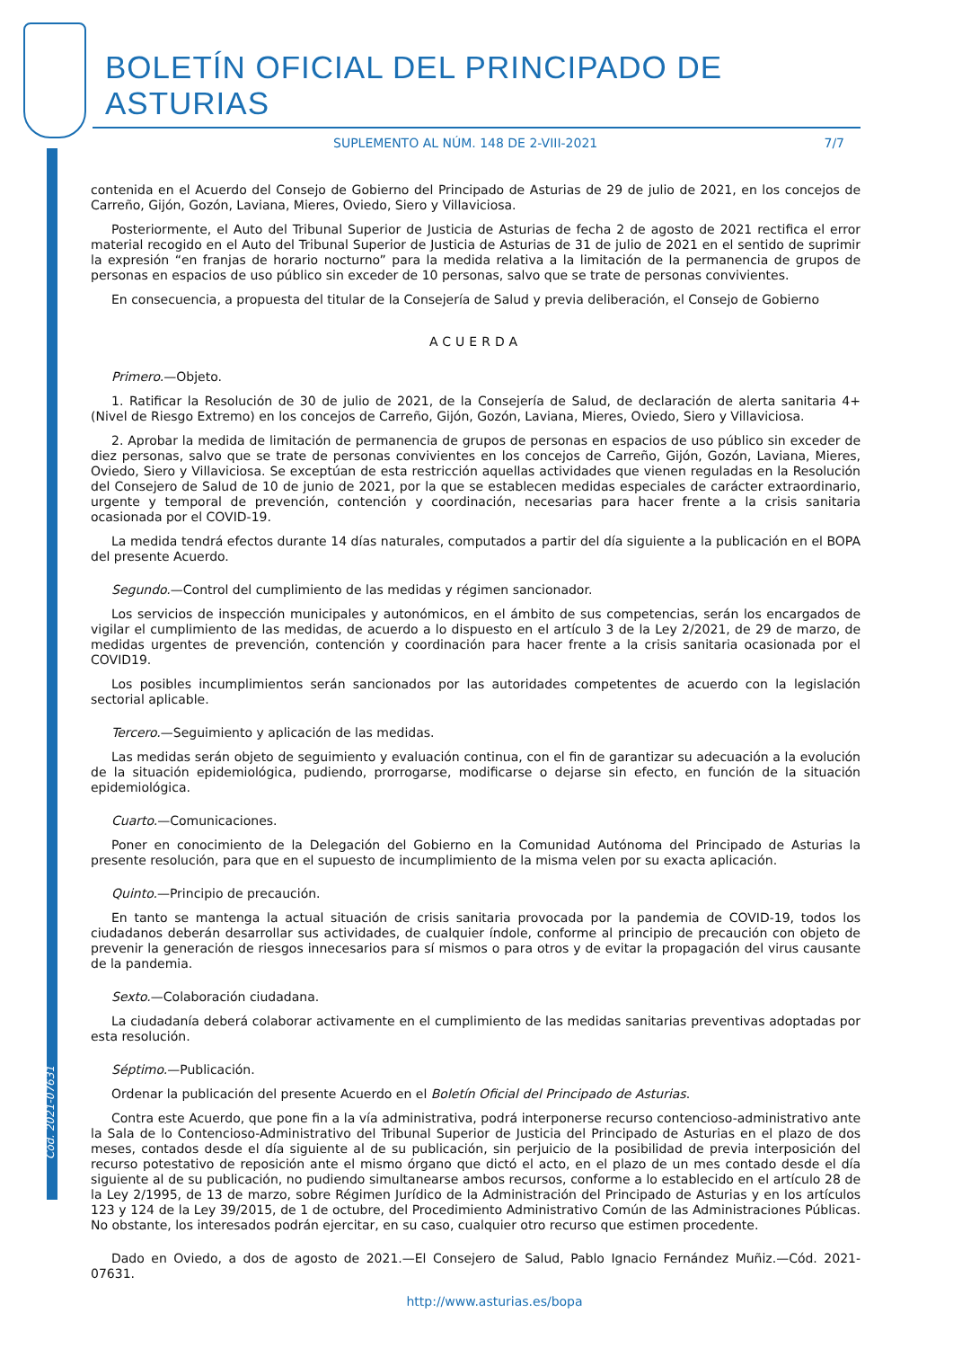BOLETÍN OFICIAL DEL PRINCIPADO DE ASTURIAS
SUPLEMENTO AL NÚM. 148 DE 2-VIII-2021 7/7
contenida en el Acuerdo del Consejo de Gobierno del Principado de Asturias de 29 de julio de 2021, en los concejos de Carreño, Gijón, Gozón, Laviana, Mieres, Oviedo, Siero y Villaviciosa.
Posteriormente, el Auto del Tribunal Superior de Justicia de Asturias de fecha 2 de agosto de 2021 rectifica el error material recogido en el Auto del Tribunal Superior de Justicia de Asturias de 31 de julio de 2021 en el sentido de suprimir la expresión “en franjas de horario nocturno” para la medida relativa a la limitación de la permanencia de grupos de personas en espacios de uso público sin exceder de 10 personas, salvo que se trate de personas convivientes.
En consecuencia, a propuesta del titular de la Consejería de Salud y previa deliberación, el Consejo de Gobierno
ACUERDA
Primero.—Objeto.
1. Ratificar la Resolución de 30 de julio de 2021, de la Consejería de Salud, de declaración de alerta sanitaria 4+ (Nivel de Riesgo Extremo) en los concejos de Carreño, Gijón, Gozón, Laviana, Mieres, Oviedo, Siero y Villaviciosa.
2. Aprobar la medida de limitación de permanencia de grupos de personas en espacios de uso público sin exceder de diez personas, salvo que se trate de personas convivientes en los concejos de Carreño, Gijón, Gozón, Laviana, Mieres, Oviedo, Siero y Villaviciosa. Se exceptúan de esta restricción aquellas actividades que vienen reguladas en la Resolución del Consejero de Salud de 10 de junio de 2021, por la que se establecen medidas especiales de carácter extraordinario, urgente y temporal de prevención, contención y coordinación, necesarias para hacer frente a la crisis sanitaria ocasionada por el COVID-19.
La medida tendrá efectos durante 14 días naturales, computados a partir del día siguiente a la publicación en el BOPA del presente Acuerdo.
Segundo.—Control del cumplimiento de las medidas y régimen sancionador.
Los servicios de inspección municipales y autonómicos, en el ámbito de sus competencias, serán los encargados de vigilar el cumplimiento de las medidas, de acuerdo a lo dispuesto en el artículo 3 de la Ley 2/2021, de 29 de marzo, de medidas urgentes de prevención, contención y coordinación para hacer frente a la crisis sanitaria ocasionada por el COVID19.
Los posibles incumplimientos serán sancionados por las autoridades competentes de acuerdo con la legislación sectorial aplicable.
Tercero.—Seguimiento y aplicación de las medidas.
Las medidas serán objeto de seguimiento y evaluación continua, con el fin de garantizar su adecuación a la evolución de la situación epidemiológica, pudiendo, prorrogarse, modificarse o dejarse sin efecto, en función de la situación epidemiológica.
Cuarto.—Comunicaciones.
Poner en conocimiento de la Delegación del Gobierno en la Comunidad Autónoma del Principado de Asturias la presente resolución, para que en el supuesto de incumplimiento de la misma velen por su exacta aplicación.
Quinto.—Principio de precaución.
En tanto se mantenga la actual situación de crisis sanitaria provocada por la pandemia de COVID-19, todos los ciudadanos deberán desarrollar sus actividades, de cualquier índole, conforme al principio de precaución con objeto de prevenir la generación de riesgos innecesarios para sí mismos o para otros y de evitar la propagación del virus causante de la pandemia.
Sexto.—Colaboración ciudadana.
La ciudadanía deberá colaborar activamente en el cumplimiento de las medidas sanitarias preventivas adoptadas por esta resolución.
Séptimo.—Publicación.
Ordenar la publicación del presente Acuerdo en el Boletín Oficial del Principado de Asturias.
Contra este Acuerdo, que pone fin a la vía administrativa, podrá interponerse recurso contencioso-administrativo ante la Sala de lo Contencioso-Administrativo del Tribunal Superior de Justicia del Principado de Asturias en el plazo de dos meses, contados desde el día siguiente al de su publicación, sin perjuicio de la posibilidad de previa interposición del recurso potestativo de reposición ante el mismo órgano que dictó el acto, en el plazo de un mes contado desde el día siguiente al de su publicación, no pudiendo simultanearse ambos recursos, conforme a lo establecido en el artículo 28 de la Ley 2/1995, de 13 de marzo, sobre Régimen Jurídico de la Administración del Principado de Asturias y en los artículos 123 y 124 de la Ley 39/2015, de 1 de octubre, del Procedimiento Administrativo Común de las Administraciones Públicas. No obstante, los interesados podrán ejercitar, en su caso, cualquier otro recurso que estimen procedente.
Dado en Oviedo, a dos de agosto de 2021.—El Consejero de Salud, Pablo Ignacio Fernández Muñiz.—Cód. 2021-07631.
Cód. 2021-07631
http://www.asturias.es/bopa